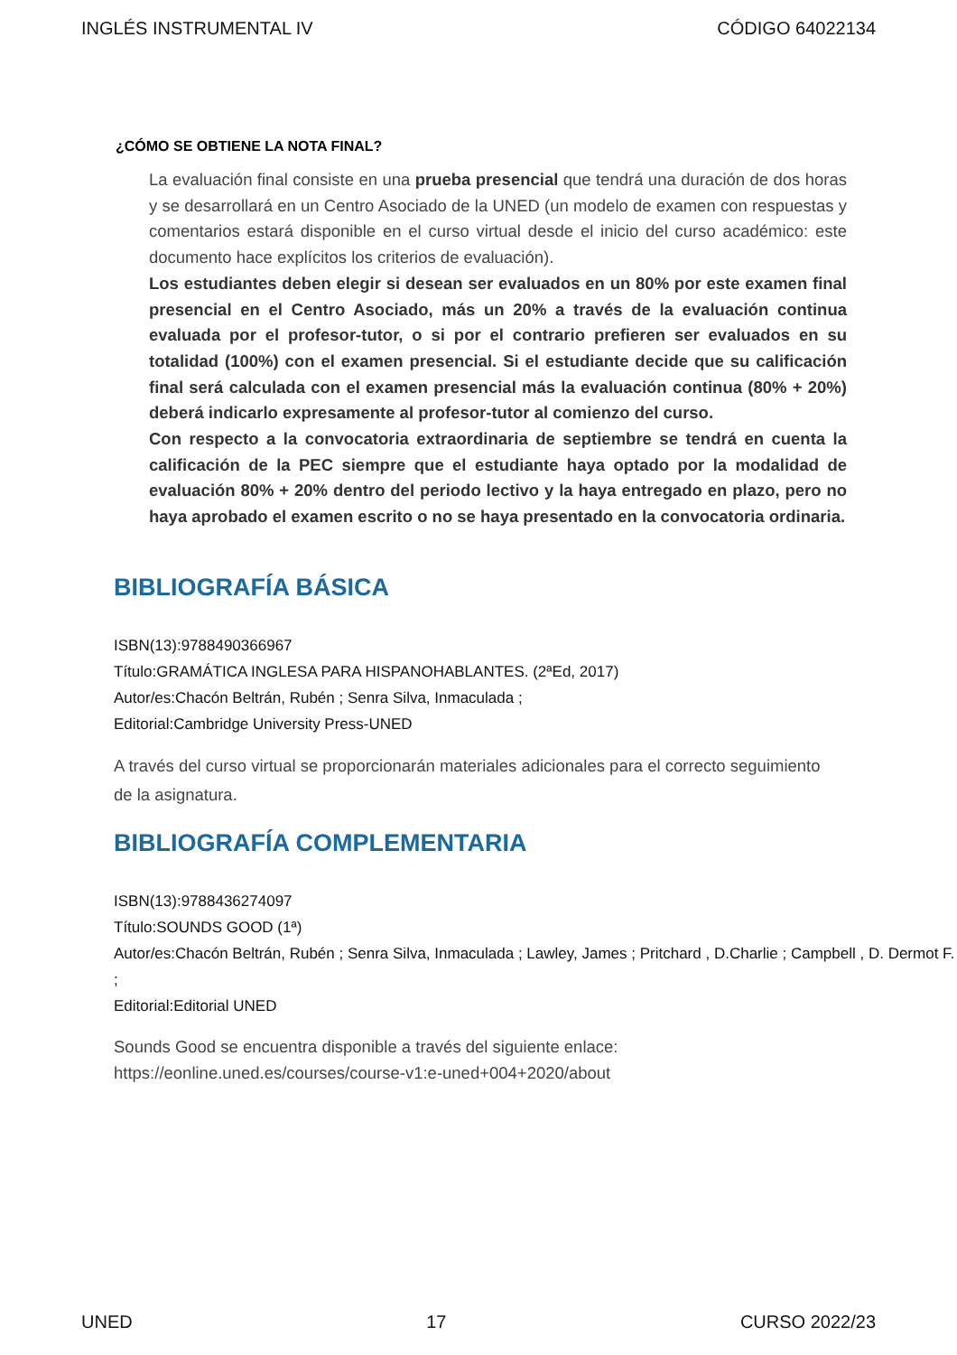INGLÉS INSTRUMENTAL IV CÓDIGO 64022134
¿CÓMO SE OBTIENE LA NOTA FINAL?
La evaluación final consiste en una prueba presencial que tendrá una duración de dos horas y se desarrollará en un Centro Asociado de la UNED (un modelo de examen con respuestas y comentarios estará disponible en el curso virtual desde el inicio del curso académico: este documento hace explícitos los criterios de evaluación).
Los estudiantes deben elegir si desean ser evaluados en un 80% por este examen final presencial en el Centro Asociado, más un 20% a través de la evaluación continua evaluada por el profesor-tutor, o si por el contrario prefieren ser evaluados en su totalidad (100%) con el examen presencial. Si el estudiante decide que su calificación final será calculada con el examen presencial más la evaluación continua (80% + 20%) deberá indicarlo expresamente al profesor-tutor al comienzo del curso.
Con respecto a la convocatoria extraordinaria de septiembre se tendrá en cuenta la calificación de la PEC siempre que el estudiante haya optado por la modalidad de evaluación 80% + 20% dentro del periodo lectivo y la haya entregado en plazo, pero no haya aprobado el examen escrito o no se haya presentado en la convocatoria ordinaria.
BIBLIOGRAFÍA BÁSICA
ISBN(13):9788490366967
Título:GRAMÁTICA INGLESA PARA HISPANOHABLANTES. (2ªEd, 2017)
Autor/es:Chacón Beltrán, Rubén ; Senra Silva, Inmaculada ;
Editorial:Cambridge University Press-UNED
A través del curso virtual se proporcionarán materiales adicionales para el correcto seguimiento de la asignatura.
BIBLIOGRAFÍA COMPLEMENTARIA
ISBN(13):9788436274097
Título:SOUNDS GOOD (1ª)
Autor/es:Chacón Beltrán, Rubén ; Senra Silva, Inmaculada ; Lawley, James ; Pritchard , D.Charlie ; Campbell , D. Dermot F. ;
Editorial:Editorial UNED
Sounds Good se encuentra disponible a través del siguiente enlace:
https://eonline.uned.es/courses/course-v1:e-uned+004+2020/about
UNED 17 CURSO 2022/23